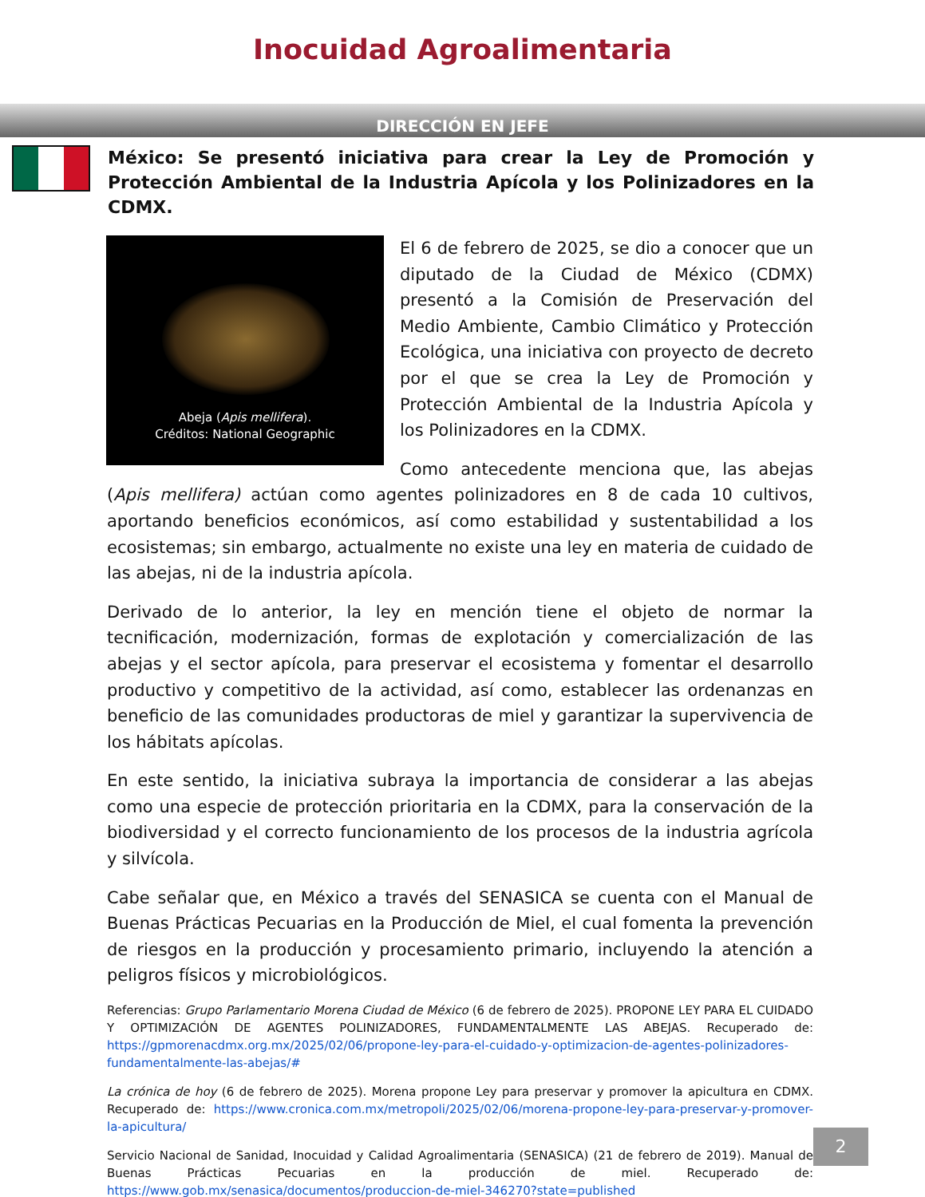Inocuidad Agroalimentaria
DIRECCIÓN EN JEFE
México: Se presentó iniciativa para crear la Ley de Promoción y Protección Ambiental de la Industria Apícola y los Polinizadores en la CDMX.
Abeja (Apis mellifera).
Créditos: National Geographic
El 6 de febrero de 2025, se dio a conocer que un diputado de la Ciudad de México (CDMX) presentó a la Comisión de Preservación del Medio Ambiente, Cambio Climático y Protección Ecológica, una iniciativa con proyecto de decreto por el que se crea la Ley de Promoción y Protección Ambiental de la Industria Apícola y los Polinizadores en la CDMX.
Como antecedente menciona que, las abejas (Apis mellifera) actúan como agentes polinizadores en 8 de cada 10 cultivos, aportando beneficios económicos, así como estabilidad y sustentabilidad a los ecosistemas; sin embargo, actualmente no existe una ley en materia de cuidado de las abejas, ni de la industria apícola.
Derivado de lo anterior, la ley en mención tiene el objeto de normar la tecnificación, modernización, formas de explotación y comercialización de las abejas y el sector apícola, para preservar el ecosistema y fomentar el desarrollo productivo y competitivo de la actividad, así como, establecer las ordenanzas en beneficio de las comunidades productoras de miel y garantizar la supervivencia de los hábitats apícolas.
En este sentido, la iniciativa subraya la importancia de considerar a las abejas como una especie de protección prioritaria en la CDMX, para la conservación de la biodiversidad y el correcto funcionamiento de los procesos de la industria agrícola y silvícola.
Cabe señalar que, en México a través del SENASICA se cuenta con el Manual de Buenas Prácticas Pecuarias en la Producción de Miel, el cual fomenta la prevención de riesgos en la producción y procesamiento primario, incluyendo la atención a peligros físicos y microbiológicos.
Referencias: Grupo Parlamentario Morena Ciudad de México (6 de febrero de 2025). PROPONE LEY PARA EL CUIDADO Y OPTIMIZACIÓN DE AGENTES POLINIZADORES, FUNDAMENTALMENTE LAS ABEJAS. Recuperado de: https://gpmorenacdmx.org.mx/2025/02/06/propone-ley-para-el-cuidado-y-optimizacion-de-agentes-polinizadores-fundamentalmente-las-abejas/#
La crónica de hoy (6 de febrero de 2025). Morena propone Ley para preservar y promover la apicultura en CDMX. Recuperado de: https://www.cronica.com.mx/metropoli/2025/02/06/morena-propone-ley-para-preservar-y-promover-la-apicultura/
Servicio Nacional de Sanidad, Inocuidad y Calidad Agroalimentaria (SENASICA) (21 de febrero de 2019). Manual de Buenas Prácticas Pecuarias en la producción de miel. Recuperado de: https://www.gob.mx/senasica/documentos/produccion-de-miel-346270?state=published
2